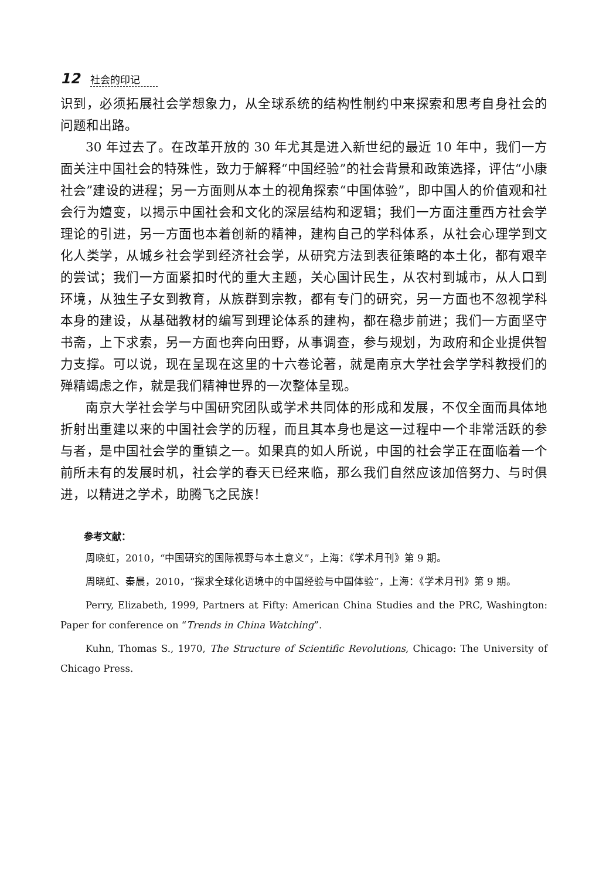12 社会的印记
识到，必须拓展社会学想象力，从全球系统的结构性制约中来探索和思考自身社会的问题和出路。
30 年过去了。在改革开放的 30 年尤其是进入新世纪的最近 10 年中，我们一方面关注中国社会的特殊性，致力于解释“中国经验”的社会背景和政策选择，评估“小康社会”建设的进程；另一方面则从本土的视角探索“中国体验”，即中国人的价值观和社会行为嬗变，以揭示中国社会和文化的深层结构和逻辑；我们一方面注重西方社会学理论的引进，另一方面也本着创新的精神，建构自己的学科体系，从社会心理学到文化人类学，从城乡社会学到经济社会学，从研究方法到表征策略的本土化，都有艰辛的尝试；我们一方面紧扣时代的重大主题，关心国计民生，从农村到城市，从人口到环境，从独生子女到教育，从族群到宗教，都有专门的研究，另一方面也不忽视学科本身的建设，从基础教材的编写到理论体系的建构，都在稳步前进；我们一方面坚守书斋，上下求索，另一方面也奔向田野，从事调查，参与规划，为政府和企业提供智力支撑。可以说，现在呈现在这里的十六卷论著，就是南京大学社会学学科教授们的殚精竭虑之作，就是我们精神世界的一次整体呈现。
南京大学社会学与中国研究团队或学术共同体的形成和发展，不仅全面而具体地折射出重建以来的中国社会学的历程，而且其本身也是这一过程中一个非常活跃的参与者，是中国社会学的重镇之一。如果真的如人所说，中国的社会学正在面临着一个前所未有的发展时机，社会学的春天已经来临，那么我们自然应该加倍努力、与时俱进，以精进之学术，助腾飞之民族！
参考文献：
周晓虹，2010，“中国研究的国际视野与本土意义”，上海：《学术月刊》第 9 期。
周晓虹、秦晨，2010，“探求全球化语境中的中国经验与中国体验”，上海：《学术月刊》第 9 期。
Perry, Elizabeth, 1999, Partners at Fifty: American China Studies and the PRC, Washington: Paper for conference on “Trends in China Watching”.
Kuhn, Thomas S., 1970, The Structure of Scientific Revolutions, Chicago: The University of Chicago Press.